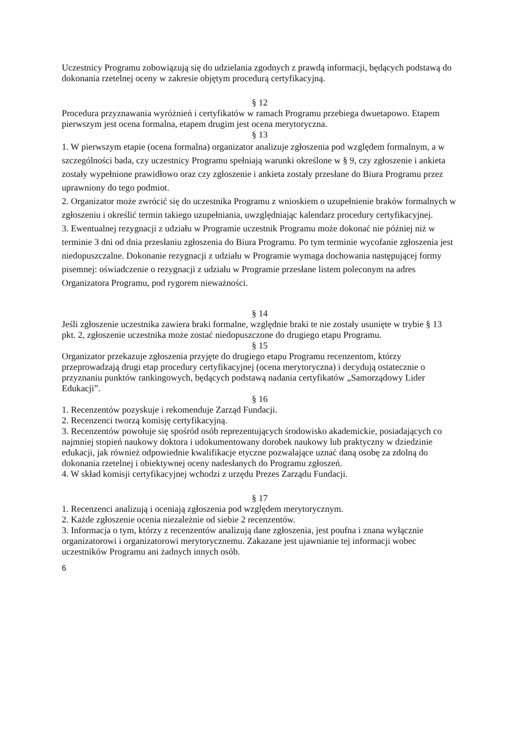Uczestnicy Programu zobowiązują się do udzielania zgodnych z prawdą informacji, będących podstawą do dokonania rzetelnej oceny w zakresie objętym procedurą certyfikacyjną.
§ 12
Procedura przyznawania wyróżnień i certyfikatów w ramach Programu przebiega dwuetapowo. Etapem pierwszym jest ocena formalna, etapem drugim jest ocena merytoryczna.
§ 13
1. W pierwszym etapie (ocena formalna) organizator analizuje zgłoszenia pod względem formalnym, a w szczególności bada, czy uczestnicy Programu spełniają warunki określone w § 9, czy zgłoszenie i ankieta zostały wypełnione prawidłowo oraz czy zgłoszenie i ankieta zostały przesłane do Biura Programu przez uprawniony do tego podmiot.
2. Organizator może zwrócić się do uczestnika Programu z wnioskiem o uzupełnienie braków formalnych w zgłoszeniu i określić termin takiego uzupełniania, uwzględniając kalendarz procedury certyfikacyjnej.
3. Ewentualnej rezygnacji z udziału w Programie uczestnik Programu może dokonać nie później niż w terminie 3 dni od dnia przesłaniu zgłoszenia do Biura Programu. Po tym terminie wycofanie zgłoszenia jest niedopuszczalne. Dokonanie rezygnacji z udziału w Programie wymaga dochowania następującej formy pisemnej: oświadczenie o rezygnacji z udziału w Programie przesłane listem poleconym na adres Organizatora Programu, pod rygorem nieważności.
§ 14
Jeśli zgłoszenie uczestnika zawiera braki formalne, względnie braki te nie zostały usunięte w trybie § 13 pkt. 2, zgłoszenie uczestnika może zostać niedopuszczone do drugiego etapu Programu.
§ 15
Organizator przekazuje zgłoszenia przyjęte do drugiego etapu Programu recenzentom, którzy przeprowadzają drugi etap procedury certyfikacyjnej (ocena merytoryczna) i decydują ostatecznie o przyznaniu punktów rankingowych, będących podstawą nadania certyfikatów „Samorządowy Lider Edukacji”.
§ 16
1. Recenzentów pozyskuje i rekomenduje Zarząd Fundacji.
2. Recenzenci tworzą komisję certyfikacyjną.
3. Recenzentów powołuje się spośród osób reprezentujących środowisko akademickie, posiadających co najmniej stopień naukowy doktora i udokumentowany dorobek naukowy lub praktyczny w dziedzinie edukacji, jak również odpowiednie kwalifikacje etyczne pozwalające uznać daną osobę za zdolną do dokonania rzetelnej i obiektywnej oceny nadesłanych do Programu zgłoszeń.
4. W skład komisji certyfikacyjnej wchodzi z urzędu Prezes Zarządu Fundacji.
§ 17
1. Recenzenci analizują i oceniają zgłoszenia pod względem merytorycznym.
2. Każde zgłoszenie ocenia niezależnie od siebie 2 recenzentów.
3. Informacja o tym, którzy z recenzentów analizują dane zgłoszenia, jest poufna i znana wyłącznie organizatorowi i organizatorowi merytorycznemu. Zakazane jest ujawnianie tej informacji wobec uczestników Programu ani żadnych innych osób.
6